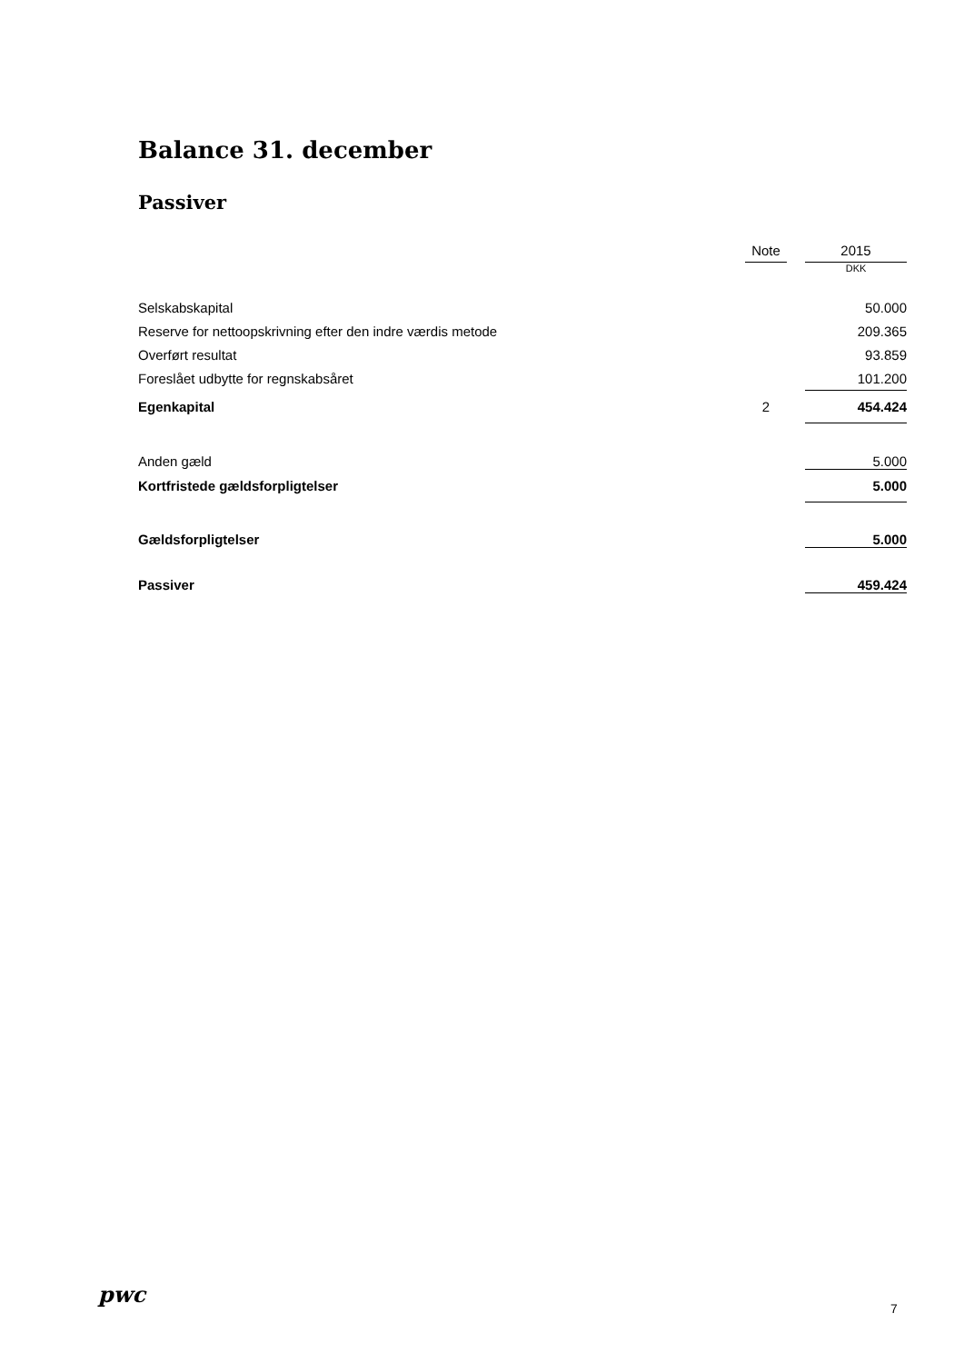Balance 31. december
Passiver
| | Note | | 2015 |
| | | | DKK |
| Selskabskapital | | | 50.000 |
| Reserve for nettoopskrivning efter den indre værdis metode | | | 209.365 |
| Overført resultat | | | 93.859 |
| Foreslået udbytte for regnskabsåret | | | 101.200 |
| Egenkapital | 2 | | 454.424 |
| Anden gæld | | | 5.000 |
| Kortfristede gældsforpligtelser | | | 5.000 |
| Gældsforpligtelser | | | 5.000 |
| Passiver | | | 459.424 |
pwc
7